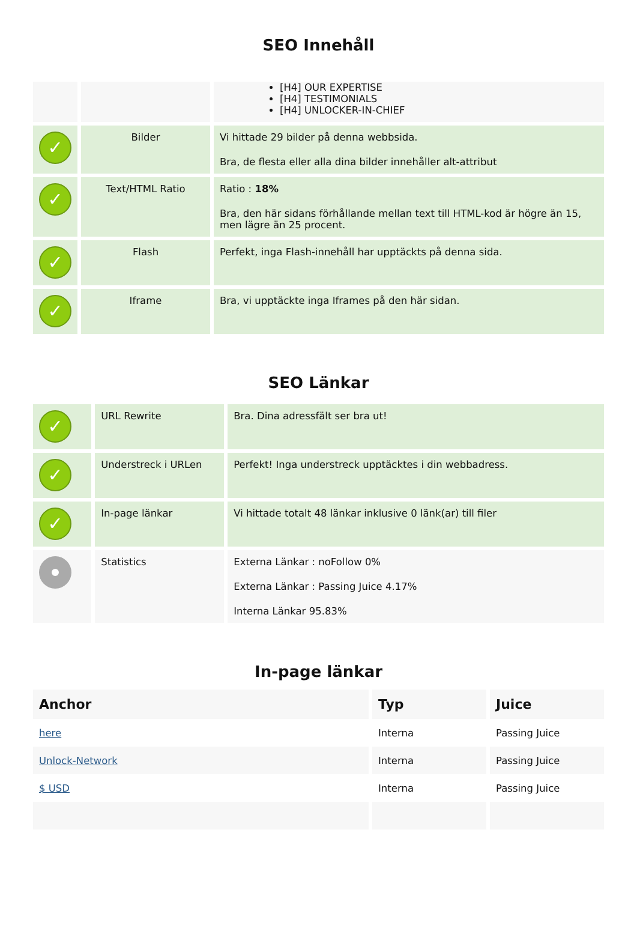SEO Innehåll
| | | [H4] OUR EXPERTISE [H4] TESTIMONIALS [H4] UNLOCKER-IN-CHIEF |
| ✓ | Bilder | Vi hittade 29 bilder på denna webbsida. Bra, de flesta eller alla dina bilder innehåller alt-attribut |
| ✓ | Text/HTML Ratio | Ratio : 18% Bra, den här sidans förhållande mellan text till HTML-kod är högre än 15, men lägre än 25 procent. |
| ✓ | Flash | Perfekt, inga Flash-innehåll har upptäckts på denna sida. |
| ✓ | Iframe | Bra, vi upptäckte inga Iframes på den här sidan. |
SEO Länkar
| ✓ | URL Rewrite | Bra. Dina adressfält ser bra ut! |
| ✓ | Understreck i URLen | Perfekt! Inga understreck upptäcktes i din webbadress. |
| ✓ | In-page länkar | Vi hittade totalt 48 länkar inklusive 0 länk(ar) till filer |
| | Statistics | Externa Länkar : noFollow 0% Externa Länkar : Passing Juice 4.17% Interna Länkar 95.83% |
In-page länkar
| Anchor | Typ | Juice |
| --- | --- | --- |
| here | Interna | Passing Juice |
| Unlock-Network | Interna | Passing Juice |
| $ USD | Interna | Passing Juice |